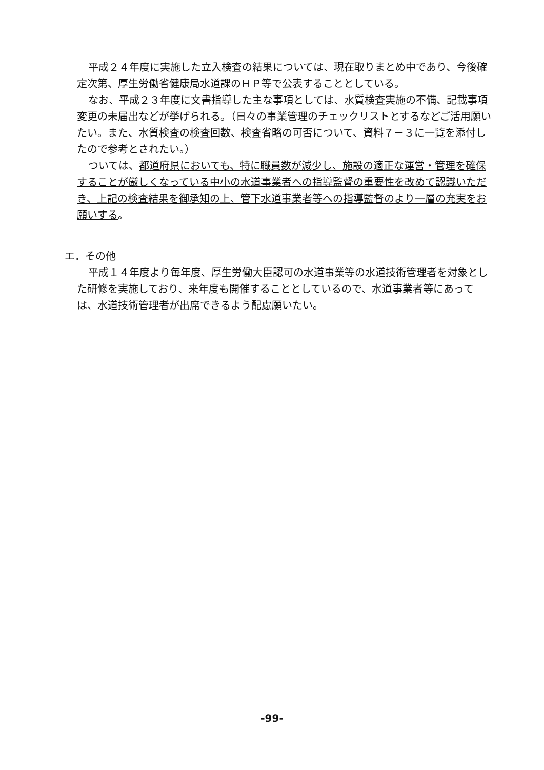平成２４年度に実施した立入検査の結果については、現在取りまとめ中であり、今後確定次第、厚生労働省健康局水道課のＨＰ等で公表することとしている。
なお、平成２３年度に文書指導した主な事項としては、水質検査実施の不備、記載事項変更の未届出などが挙げられる。（日々の事業管理のチェックリストとするなどご活用願いたい。また、水質検査の検査回数、検査省略の可否について、資料７－３に一覧を添付したので参考とされたい。）
ついては、都道府県においても、特に職員数が減少し、施設の適正な運営・管理を確保することが厳しくなっている中小の水道事業者への指導監督の重要性を改めて認識いただき、上記の検査結果を御承知の上、管下水道事業者等への指導監督のより一層の充実をお願いする。
エ．その他
平成１４年度より毎年度、厚生労働大臣認可の水道事業等の水道技術管理者を対象とした研修を実施しており、来年度も開催することとしているので、水道事業者等にあっては、水道技術管理者が出席できるよう配慮願いたい。
-99-